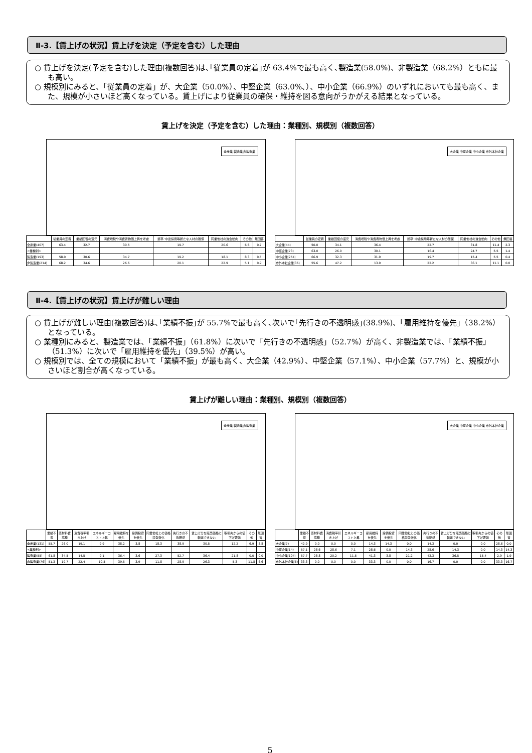Ⅱ-3.【賃上げの状況】賃上げを決定（予定を含む）した理由
○ 賃上げを決定(予定を含む)した理由(複数回答)は､｢従業員の定着｣が 63.4%で最も高く､製造業(58.0%)、非製造業（68.2%）ともに最も高い。
○ 規模別にみると、「従業員の定着」が、大企業（50.0%）、中堅企業（63.0%､）、中小企業（66.9%）のいずれにおいても最も高く、また、規模が小さいほど高くなっている。賃上げにより従業員の確保・維持を図る意向がうかがえる結果となっている。
賃上げを決定（予定を含む）した理由：業種別、規模別（複数回答）
全産業 製造業 非製造業
| | 従業員の定着 | 業績回復の還元 | 消費増税や消費者物価上昇を考慮 | 新卒･中途採用等新たな人材の確保 | 同業他社の賃金動向 | その他 | 無回答 |
| --- | --- | --- | --- | --- | --- | --- | --- |
| 全産業(407) | 63.4 | 32.7 | 30.5 | 19.7 | 20.6 | 6.6 | 0.7 |
| <業種別> | | | | | | | |
| 製造業(193) | 58.0 | 30.6 | 34.7 | 19.2 | 18.1 | 8.3 | 0.5 |
| 非製造業(214) | 68.2 | 34.6 | 26.6 | 20.1 | 22.9 | 5.1 | 0.9 |
大企業 中堅企業 中小企業 市外本社企業
| | 従業員の定着 | 業績回復の還元 | 消費増税や消費者物価上昇を考慮 | 新卒･中途採用等新たな人材の確保 | 同業他社の賃金動向 | その他 | 無回答 |
| --- | --- | --- | --- | --- | --- | --- | --- |
| 大企業(44) | 50.0 | 34.1 | 36.4 | 22.7 | 31.8 | 11.4 | 2.3 |
| 中堅企業(73) | 63.0 | 26.0 | 30.1 | 16.4 | 24.7 | 5.5 | 1.4 |
| 中小企業(254) | 66.9 | 32.3 | 31.9 | 19.7 | 15.4 | 5.5 | 0.4 |
| 市外本社企業(36) | 55.6 | 47.2 | 13.9 | 22.2 | 36.1 | 11.1 | 0.0 |
Ⅱ-4.【賃上げの状況】賃上げが難しい理由
○ 賃上げが難しい理由(複数回答)は､｢業績不振｣が 55.7%で最も高く､次いで｢先行きの不透明感｣(38.9%)、「雇用維持を優先」（38.2%）となっている。
○ 業種別にみると、製造業では、「業績不振」（61.8%）に次いで「先行きの不透明感」（52.7%）が高く、非製造業では、「業績不振」（51.3%）に次いで「雇用維持を優先」（39.5%）が高い。
○ 規模別では、全ての規模において「業績不振」が最も高く、大企業（42.9%）、中堅企業（57.1%）、中小企業（57.7%）と、規模が小さいほど割合が高くなっている。
賃上げが難しい理由：業種別、規模別（複数回答）
全産業 製造業 非製造業
| | 業績不振 | 原材料費高騰 | 消費税率引き上げ | エネルギーコスト上昇 | 雇用維持を優先 | 設備投資を優先 | 同業他社との価格競争激化 | 先行きの不透明感 | 賃上げ分を販売価格に転嫁できない | 取引先からの値下げ要請 | その他 | 無回答 |
| --- | --- | --- | --- | --- | --- | --- | --- | --- | --- | --- | --- | --- |
| 全産業(131) | 55.7 | 26.0 | 19.1 | 9.9 | 38.2 | 3.8 | 18.3 | 38.9 | 30.5 | 12.2 | 6.9 | 3.8 |
| <業種別> | | | | | | | | | | | | |
| 製造業(55) | 61.8 | 34.5 | 14.5 | 9.1 | 36.4 | 3.6 | 27.3 | 52.7 | 36.4 | 21.8 | 0.0 | 0.0 |
| 非製造業(76) | 51.3 | 19.7 | 22.4 | 10.5 | 39.5 | 3.9 | 11.8 | 28.9 | 26.3 | 5.3 | 11.8 | 6.6 |
大企業 中堅企業 中小企業 市外本社企業
| | 業績不振 | 原材料費高騰 | 消費税率引き上げ | エネルギーコスト上昇 | 雇用維持を優先 | 設備投資を優先 | 同業他社との価格競争激化 | 先行きの不透明感 | 賃上げ分を販売価格に転嫁できない | 取引先からの値下げ要請 | その他 | 無回答 |
| --- | --- | --- | --- | --- | --- | --- | --- | --- | --- | --- | --- | --- |
| 大企業(7) | 42.9 | 0.0 | 0.0 | 0.0 | 14.3 | 14.3 | 0.0 | 14.3 | 0.0 | 0.0 | 28.6 | 0.0 |
| 中堅企業(14) | 57.1 | 28.6 | 28.6 | 7.1 | 28.6 | 0.0 | 14.3 | 28.6 | 14.3 | 0.0 | 14.3 | 14.3 |
| 中小企業(104) | 57.7 | 28.8 | 20.2 | 11.5 | 41.3 | 3.8 | 21.2 | 43.3 | 36.5 | 15.4 | 2.9 | 1.9 |
| 市外本社企業(6) | 33.3 | 0.0 | 0.0 | 0.0 | 33.3 | 0.0 | 0.0 | 16.7 | 0.0 | 0.0 | 33.3 | 16.7 |
5